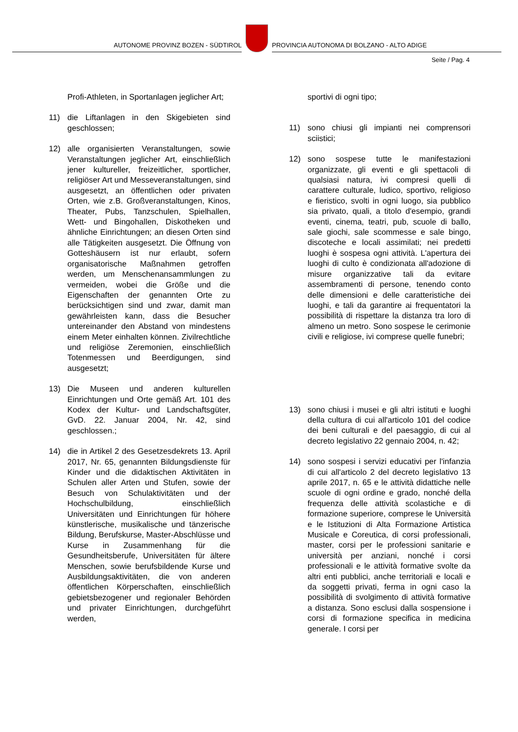AUTONOME PROVINZ BOZEN - SÜDTIROL
PROVINCIA AUTONOMA DI BOLZANO - ALTO ADIGE
Seite / Pag. 4
Profi-Athleten, in Sportanlagen jeglicher Art;
11) die Liftanlagen in den Skigebieten sind geschlossen;
12) alle organisierten Veranstaltungen, sowie Veranstaltungen jeglicher Art, einschließlich jener kultureller, freizeitlicher, sportlicher, religiöser Art und Messeveranstaltungen, sind ausgesetzt, an öffentlichen oder privaten Orten, wie z.B. Großveranstaltungen, Kinos, Theater, Pubs, Tanzschulen, Spielhallen, Wett- und Bingohallen, Diskotheken und ähnliche Einrichtungen; an diesen Orten sind alle Tätigkeiten ausgesetzt. Die Öffnung von Gotteshäusern ist nur erlaubt, sofern organisatorische Maßnahmen getroffen werden, um Menschenansammlungen zu vermeiden, wobei die Größe und die Eigenschaften der genannten Orte zu berücksichtigen sind und zwar, damit man gewährleisten kann, dass die Besucher untereinander den Abstand von mindestens einem Meter einhalten können. Zivilrechtliche und religiöse Zeremonien, einschließlich Totenmessen und Beerdigungen, sind ausgesetzt;
13) Die Museen und anderen kulturellen Einrichtungen und Orte gemäß Art. 101 des Kodex der Kultur- und Landschaftsgüter, GvD. 22. Januar 2004, Nr. 42, sind geschlossen.;
14) die in Artikel 2 des Gesetzesdekrets 13. April 2017, Nr. 65, genannten Bildungsdienste für Kinder und die didaktischen Aktivitäten in Schulen aller Arten und Stufen, sowie der Besuch von Schulaktivitäten und der Hochschulbildung, einschließlich Universitäten und Einrichtungen für höhere künstlerische, musikalische und tänzerische Bildung, Berufskurse, Master-Abschlüsse und Kurse in Zusammenhang für die Gesundheitsberufe, Universitäten für ältere Menschen, sowie berufsbildende Kurse und Ausbildungsaktivitäten, die von anderen öffentlichen Körperschaften, einschließlich gebietsbezogener und regionaler Behörden und privater Einrichtungen, durchgeführt werden,
sportivi di ogni tipo;
11) sono chiusi gli impianti nei comprensori sciistici;
12) sono sospese tutte le manifestazioni organizzate, gli eventi e gli spettacoli di qualsiasi natura, ivi compresi quelli di carattere culturale, ludico, sportivo, religioso e fieristico, svolti in ogni luogo, sia pubblico sia privato, quali, a titolo d'esempio, grandi eventi, cinema, teatri, pub, scuole di ballo, sale giochi, sale scommesse e sale bingo, discoteche e locali assimilati; nei predetti luoghi è sospesa ogni attività. L'apertura dei luoghi di culto è condizionata all'adozione di misure organizzative tali da evitare assembramenti di persone, tenendo conto delle dimensioni e delle caratteristiche dei luoghi, e tali da garantire ai frequentatori la possibilità di rispettare la distanza tra loro di almeno un metro. Sono sospese le cerimonie civili e religiose, ivi comprese quelle funebri;
13) sono chiusi i musei e gli altri istituti e luoghi della cultura di cui all'articolo 101 del codice dei beni culturali e del paesaggio, di cui al decreto legislativo 22 gennaio 2004, n. 42;
14) sono sospesi i servizi educativi per l'infanzia di cui all'articolo 2 del decreto legislativo 13 aprile 2017, n. 65 e le attività didattiche nelle scuole di ogni ordine e grado, nonché della frequenza delle attività scolastiche e di formazione superiore, comprese le Università e le Istituzioni di Alta Formazione Artistica Musicale e Coreutica, di corsi professionali, master, corsi per le professioni sanitarie e università per anziani, nonché i corsi professionali e le attività formative svolte da altri enti pubblici, anche territoriali e locali e da soggetti privati, ferma in ogni caso la possibilità di svolgimento di attività formative a distanza. Sono esclusi dalla sospensione i corsi di formazione specifica in medicina generale. I corsi per